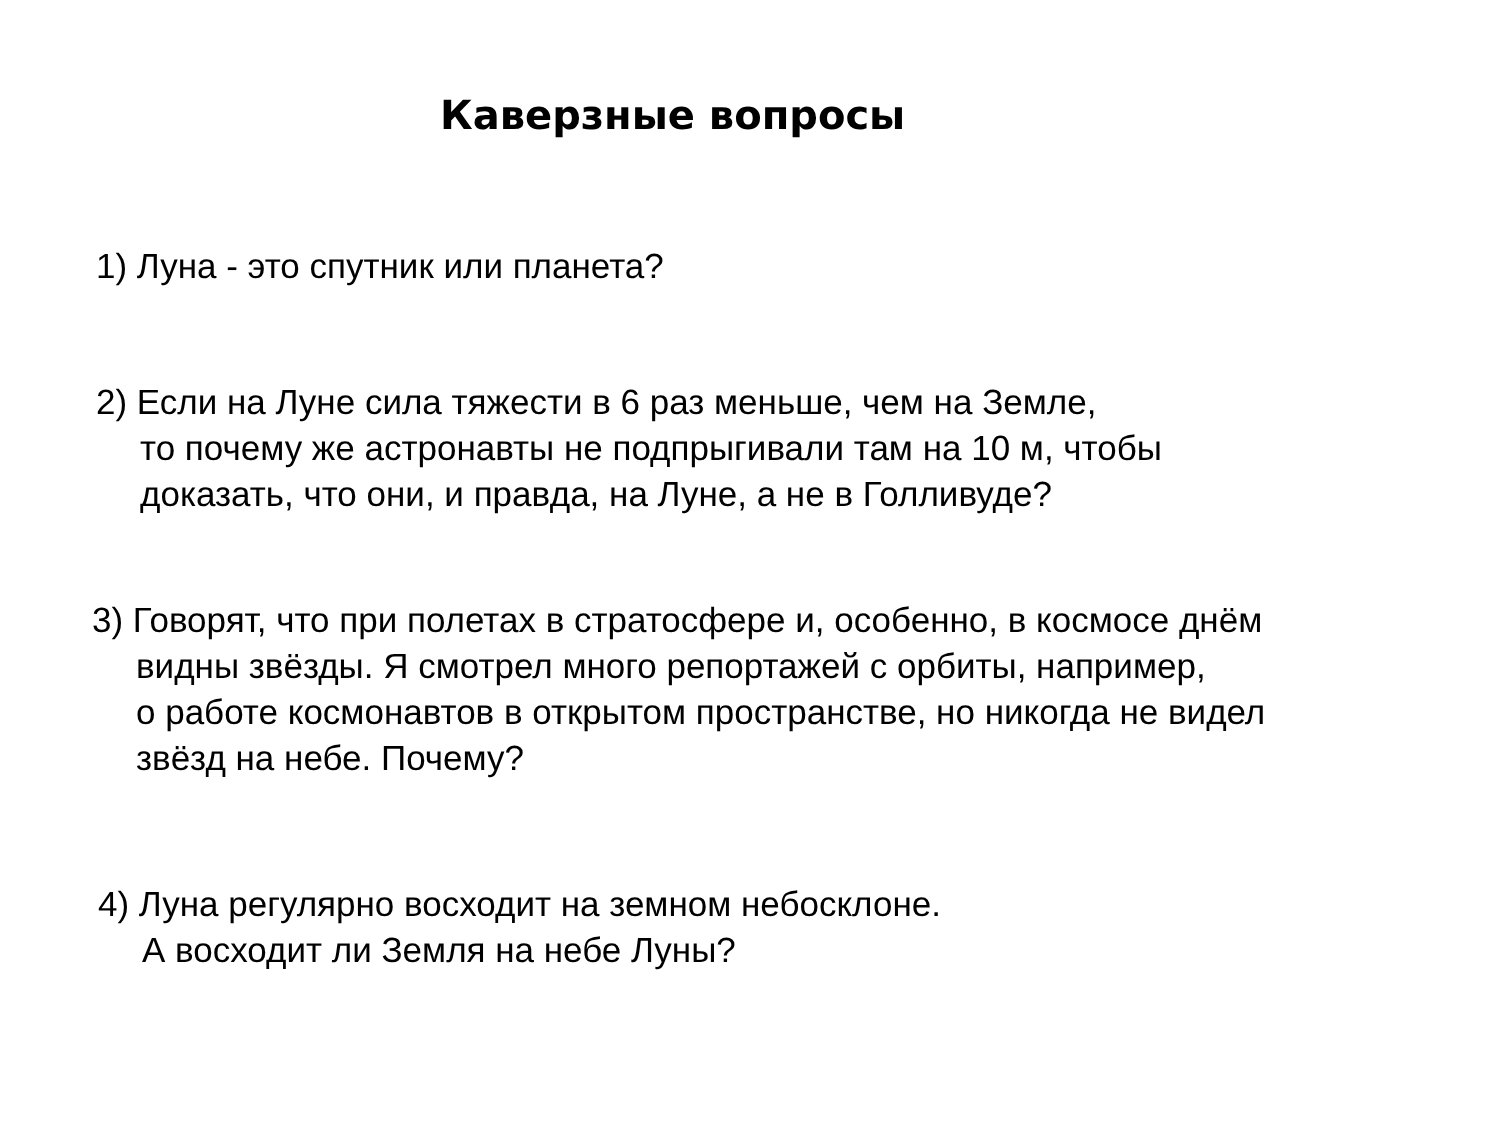Каверзные вопросы
1) Луна - это спутник или планета?
2) Если на Луне сила тяжести в 6 раз меньше, чем на Земле,
то почему же астронавты не подпрыгивали там на 10 м, чтобы
доказать, что они, и правда, на Луне, а не в Голливуде?
3) Говорят, что при полетах в стратосфере и, особенно, в космосе днём
видны звёзды. Я смотрел много репортажей с орбиты, например,
о работе космонавтов в открытом пространстве, но никогда не видел
звёзд на небе. Почему?
4) Луна регулярно восходит на земном небосклоне.
А восходит ли Земля на небе Луны?